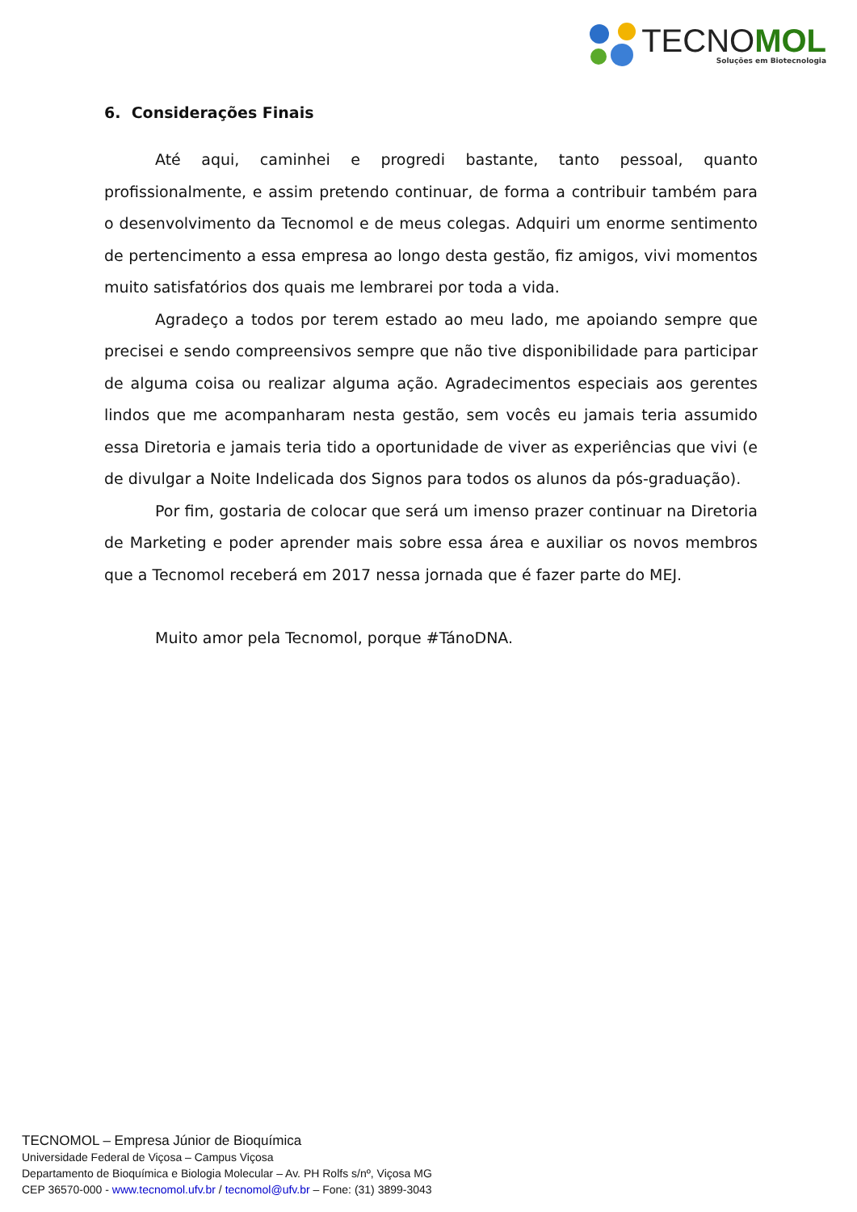TECNOMOL
Soluções em Biotecnologia
6. Considerações Finais
Até aqui, caminhei e progredi bastante, tanto pessoal, quanto profissionalmente, e assim pretendo continuar, de forma a contribuir também para o desenvolvimento da Tecnomol e de meus colegas. Adquiri um enorme sentimento de pertencimento a essa empresa ao longo desta gestão, fiz amigos, vivi momentos muito satisfatórios dos quais me lembrarei por toda a vida.
Agradeço a todos por terem estado ao meu lado, me apoiando sempre que precisei e sendo compreensivos sempre que não tive disponibilidade para participar de alguma coisa ou realizar alguma ação. Agradecimentos especiais aos gerentes lindos que me acompanharam nesta gestão, sem vocês eu jamais teria assumido essa Diretoria e jamais teria tido a oportunidade de viver as experiências que vivi (e de divulgar a Noite Indelicada dos Signos para todos os alunos da pós-graduação).
Por fim, gostaria de colocar que será um imenso prazer continuar na Diretoria de Marketing e poder aprender mais sobre essa área e auxiliar os novos membros que a Tecnomol receberá em 2017 nessa jornada que é fazer parte do MEJ.
Muito amor pela Tecnomol, porque #TánoDNA.
TECNOMOL – Empresa Júnior de Bioquímica
Universidade Federal de Viçosa – Campus Viçosa
Departamento de Bioquímica e Biologia Molecular – Av. PH Rolfs s/nº, Viçosa MG
CEP 36570-000 - www.tecnomol.ufv.br / tecnomol@ufv.br – Fone: (31) 3899-3043